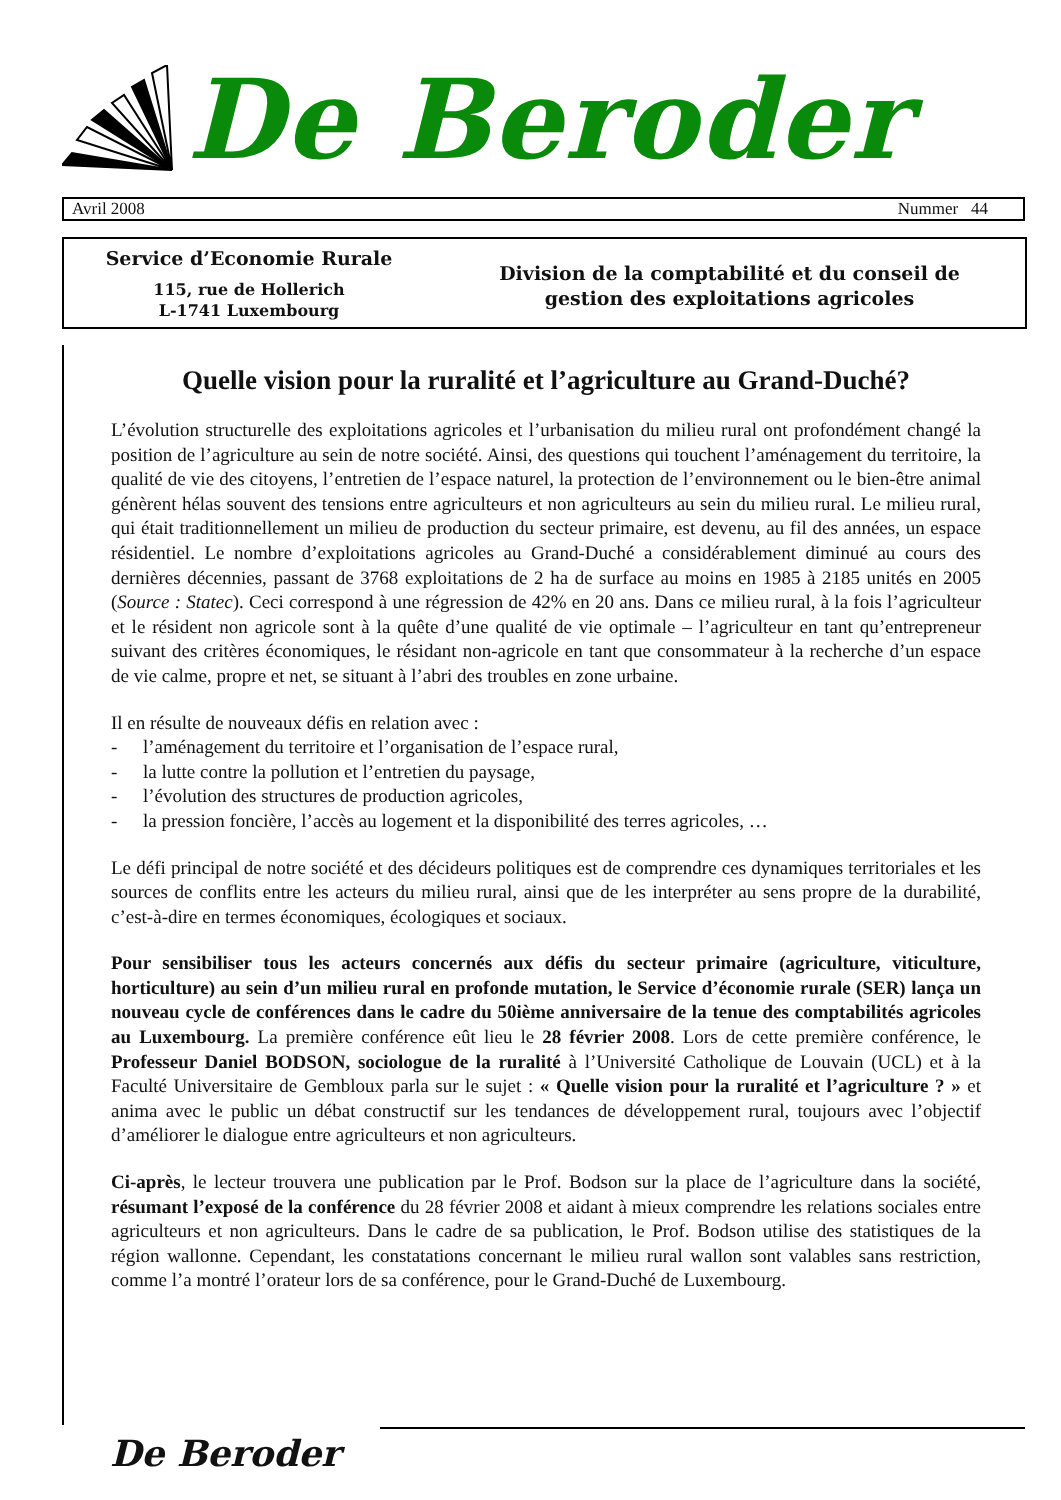De Beroder
Avril 2008 Nummer 44
Service d’Economie Rurale
115, rue de Hollerich
L-1741 Luxembourg
Division de la comptabilité et du conseil de
gestion des exploitations agricoles
Quelle vision pour la ruralité et l’agriculture au Grand-Duché?
L’évolution structurelle des exploitations agricoles et l’urbanisation du milieu rural ont profondément changé la position de l’agriculture au sein de notre société. Ainsi, des questions qui touchent l’aménagement du territoire, la qualité de vie des citoyens, l’entretien de l’espace naturel, la protection de l’environnement ou le bien-être animal génèrent hélas souvent des tensions entre agriculteurs et non agriculteurs au sein du milieu rural. Le milieu rural, qui était traditionnellement un milieu de production du secteur primaire, est devenu, au fil des années, un espace résidentiel. Le nombre d’exploitations agricoles au Grand-Duché a considérablement diminué au cours des dernières décennies, passant de 3768 exploitations de 2 ha de surface au moins en 1985 à 2185 unités en 2005 (Source : Statec). Ceci correspond à une régression de 42% en 20 ans. Dans ce milieu rural, à la fois l’agriculteur et le résident non agricole sont à la quête d’une qualité de vie optimale – l’agriculteur en tant qu’entrepreneur suivant des critères économiques, le résidant non-agricole en tant que consommateur à la recherche d’un espace de vie calme, propre et net, se situant à l’abri des troubles en zone urbaine.
Il en résulte de nouveaux défis en relation avec :
- l’aménagement du territoire et l’organisation de l’espace rural,
- la lutte contre la pollution et l’entretien du paysage,
- l’évolution des structures de production agricoles,
- la pression foncière, l’accès au logement et la disponibilité des terres agricoles, …
Le défi principal de notre société et des décideurs politiques est de comprendre ces dynamiques territoriales et les sources de conflits entre les acteurs du milieu rural, ainsi que de les interpréter au sens propre de la durabilité, c’est-à-dire en termes économiques, écologiques et sociaux.
Pour sensibiliser tous les acteurs concernés aux défis du secteur primaire (agriculture, viticulture, horticulture) au sein d’un milieu rural en profonde mutation, le Service d’économie rurale (SER) lança un nouveau cycle de conférences dans le cadre du 50ième anniversaire de la tenue des comptabilités agricoles au Luxembourg. La première conférence eût lieu le 28 février 2008. Lors de cette première conférence, le Professeur Daniel BODSON, sociologue de la ruralité à l’Université Catholique de Louvain (UCL) et à la Faculté Universitaire de Gembloux parla sur le sujet : « Quelle vision pour la ruralité et l’agriculture ? » et anima avec le public un débat constructif sur les tendances de développement rural, toujours avec l’objectif d’améliorer le dialogue entre agriculteurs et non agriculteurs.
Ci-après, le lecteur trouvera une publication par le Prof. Bodson sur la place de l’agriculture dans la société, résumant l’exposé de la conférence du 28 février 2008 et aidant à mieux comprendre les relations sociales entre agriculteurs et non agriculteurs. Dans le cadre de sa publication, le Prof. Bodson utilise des statistiques de la région wallonne. Cependant, les constatations concernant le milieu rural wallon sont valables sans restriction, comme l’a montré l’orateur lors de sa conférence, pour le Grand-Duché de Luxembourg.
De Beroder